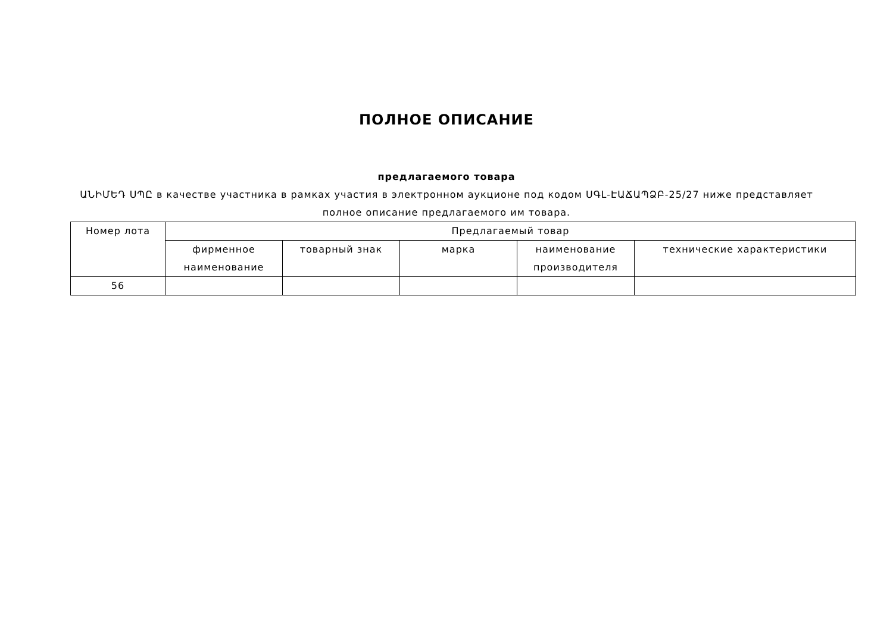ПОЛНОЕ ОПИСАНИЕ
предлагаемого товара
ԱՆԻՄԵԴ ՍՊԸ в качестве участника в рамках участия в электронном аукционе под кодом ՍԳԼ-ԷԱՃԱՊՁԲ-25/27 ниже представляет полное описание предлагаемого им товара.
| Номер лота | Предлагаемый товар | | | | |
| --- | --- | --- | --- | --- | --- |
| | фирменное наименование | товарный знак | марка | наименование производителя | технические характеристики |
| 56 | | | | | |